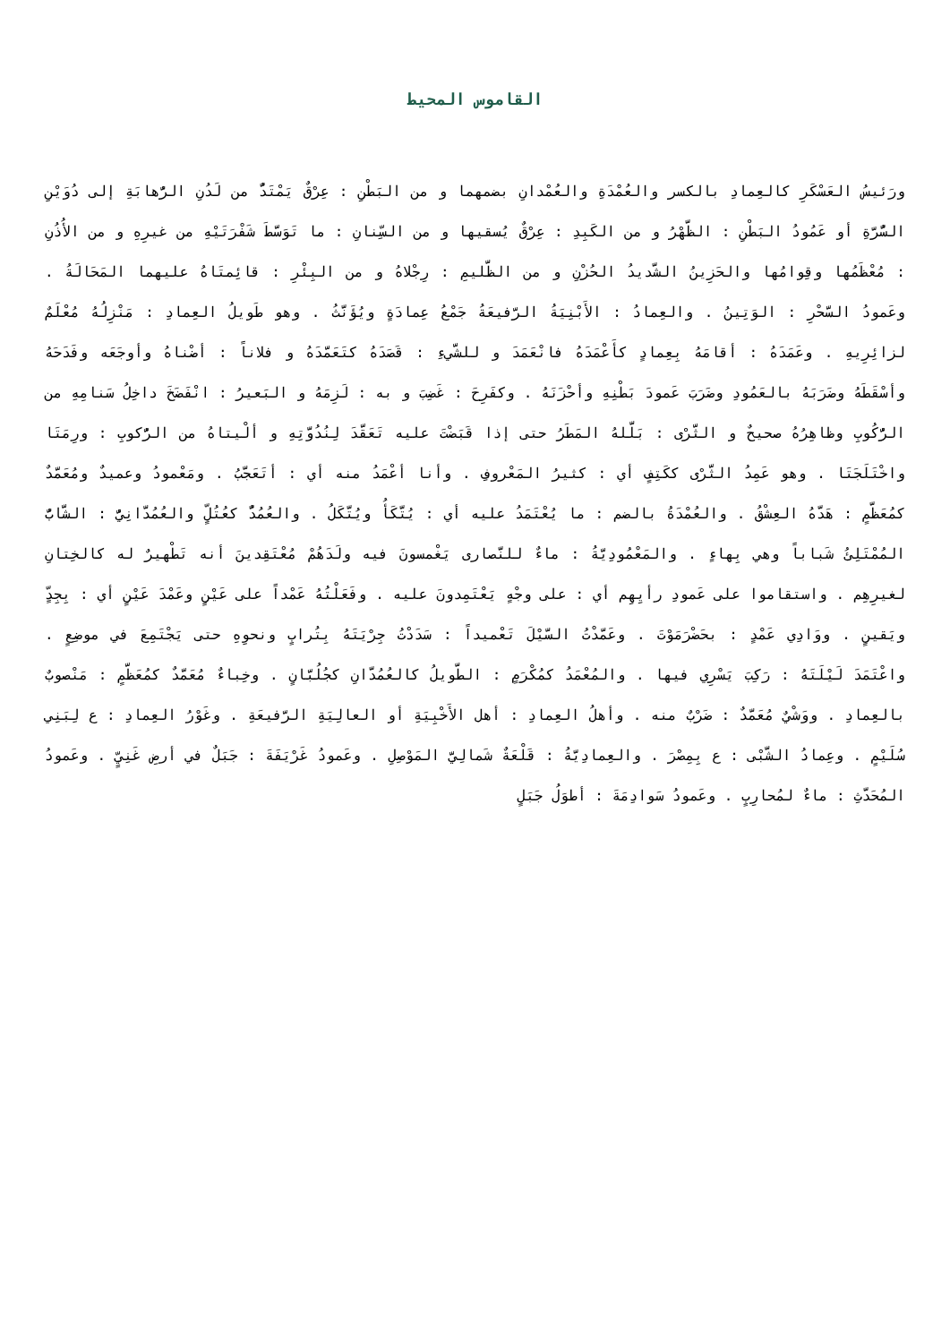القاموس المحيط
ورَئيسُ العَسْكَرِ كالعِمادِ بالكسر والعُمْدَةِ والعُمْدانِ بضمهما و من البَطْنِ : عِرْقٌ يَمْتَدُّ من لَدُنِ الرُّهابَةِ إلى دُوَيْنِ السُّرَّةِ أو عَمُودُ البَطْنِ : الظَّهْرُ و من الكَبِدِ : عِرْقٌ يُسقيها و من السِّنانِ : ما تَوَسَّطَ شَفْرَتَيْهِ من غيرِهِ و من الأُذُنِ : مُعْظَمُها وقِوامُها والحَزِينُ الشَّديدُ الحُزْنِ و من الظَّليمِ : رِجْلاهُ و من البِئْرِ : قائِمتَاهُ عليهما المَحَالَةُ . وعَمودُ السَّحْرِ : الوَتِينُ . والعِمادُ : الأَبْنِيَةُ الرَّفيعَةُ جَمْعُ عِمادَةٍ ويُؤَنَّثُ . وهو طَويلُ العِمادِ : مَنْزِلُهُ مُعْلَمٌ لزائِرِيهِ . وعَمَدَهُ : أقامَهُ بِعِمادٍ كأَعْمَدَهُ فانْعَمَدَ و للشَّيءِ : قَصَدَهُ كتَعَمَّدَهُ و فلاناً : أضْناهُ وأوجَعَه وفَدَحَهُ وأسْقَطَهُ وضَرَبَهُ بالعَمُودِ وضَرَبَ عَمودَ بَطْنِهِ وأحْزَنَهُ . وكفَرِحَ : غَضِبَ و به : لَزِمَهُ و البَعيرُ : انْفَضَخَ داخِلُ سَنامِهِ من الرُّكُوبِ وظاهِرُهُ صحيحٌ و الثَّرْى : بَلَّلهُ المَطَرُ حتى إذا قَبَضْتَ عليه تَعَقَّدَ لِنُدُوَّتِهِ و ألْيتاهُ من الرُّكوبِ : ورِمَتَا واخْتَلَجَتَا . وهو عَمِدُ الثَّرْى ككَتِفٍ أي : كثيرُ المَعْروفِ . وأنا أعْمَدُ منه أي : أتَعَجَّبُ . ومَعْمودُ وعميدٌ ومُعَمَّدٌ كمُعَظَّمٍ : هَدَّهُ العِشْقُ . والعُمْدَةُ بالضم : ما يُعْتَمَدُ عليه أي : يُتَّكَأُ ويُتَّكَلُ . والعُمُدُّ كعُتُلٍّ والعُمُدَّانِيُّ : الشَّابُّ المُمْتَلِئُ شَباباً وهي بِهاءٍ . والمَعْمُودِيَّةُ : ماءٌ للنَّصارى يَغْمسونَ فيه ولَدَهُمْ مُعْتَقِدينَ أنه تَطْهيرٌ له كالخِتانِ لغيرِهِم . واستقاموا على عَمودِ رأيِهِم أي : على وجْهٍ يَعْتَمِدونَ عليه . وفَعَلْتُهُ عَمْداً على عَيْنٍ وعَمْدَ عَيْنٍ أي : بِجِدٍّ ويَقينٍ . ووَادِي عَمْدٍ : بحَضْرَمَوْتَ . وعَمَّدْتُ السَّيْلَ تَعْميداً : سَدَدْتُ جِرْيَتَهُ بِتُرابٍ ونحوِهِ حتى يَجْتَمِعَ في موضِعٍ . واعْتَمَدَ لَيْلَتَهُ : رَكِبَ يَسْرِي فيها . والمُعْمَدُ كمُكْرَمٍ : الطَّويلُ كالعُمُدَّانِ كجُلُبَّانٍ . وخِباءٌ مُعَمَّدٌ كمُعَظَّمٍ : مَنْصوبٌ بالعِمادِ . ووَشْيٌ مُعَمَّدٌ : ضَرْبٌ منه . وأهلُ العِمادِ : أهل الأَخْبِيَةِ أو العالِيَةِ الرَّفيعَةِ . وغَوْرُ العِمادِ : ع لِبَنِي سُلَيْمٍ . وعِمادُ الشَّبْى : ع بِمِصْرَ . والعِمادِيَّةُ : قَلْعَةٌ شَمالِيَّ المَوْصِلِ . وعَمودُ غَرْيَفَةَ : جَبَلٌ في أرضِ غَنِيٍّ . وعَمودُ المُحَدَّثِ : ماءٌ لمُحارِبٍ . وعَمودُ سَوادِمَةَ : أطوَلُ جَبَلٍ